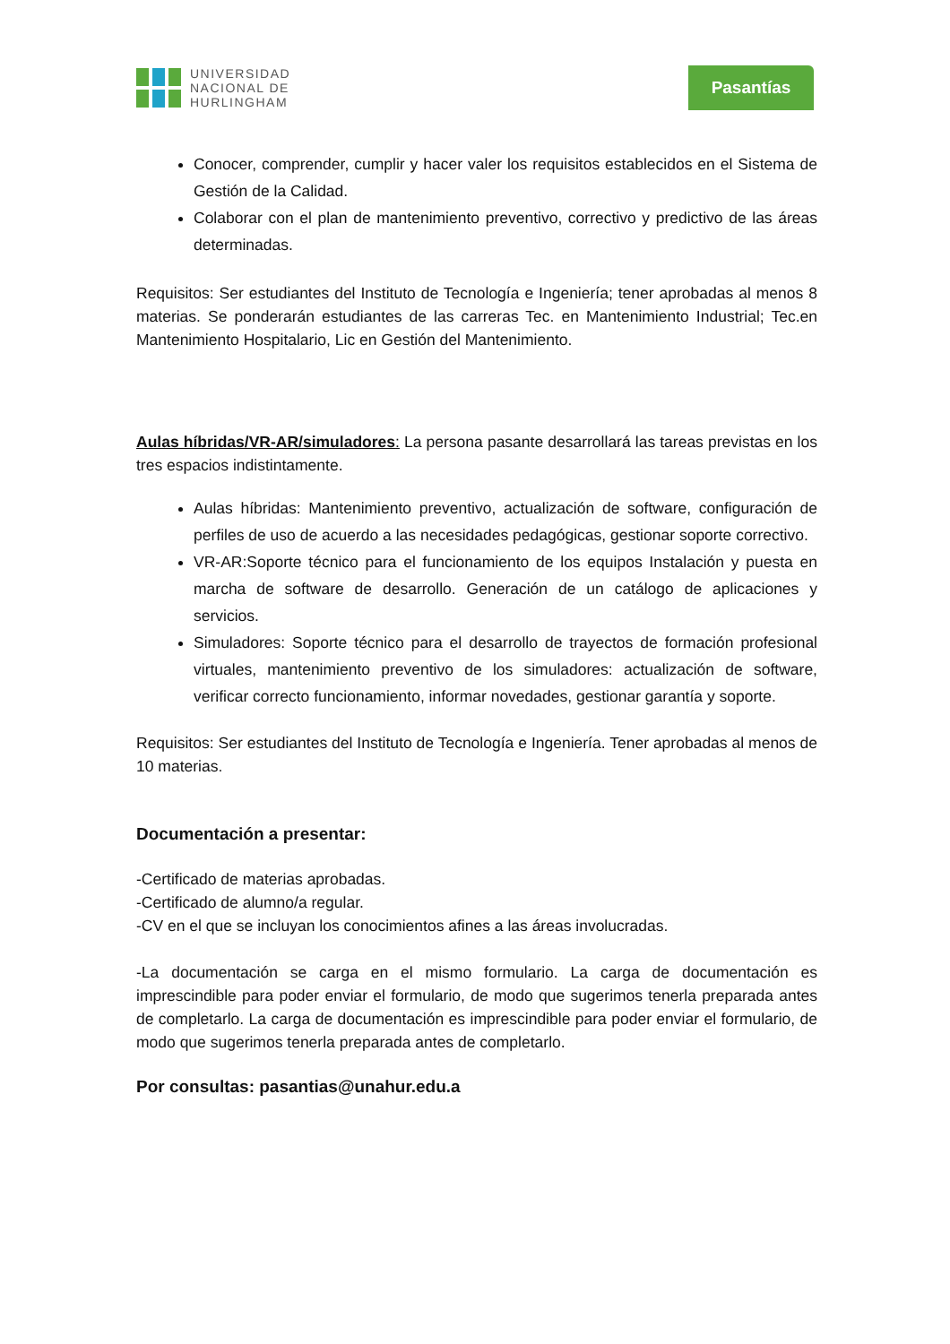UNIVERSIDAD
NACIONAL DE
HURLINGHAM
Pasantías
Conocer, comprender, cumplir y hacer valer los requisitos establecidos en el Sistema de Gestión de la Calidad.
Colaborar con el plan de mantenimiento preventivo, correctivo y predictivo de las áreas determinadas.
Requisitos: Ser estudiantes del Instituto de Tecnología e Ingeniería; tener aprobadas al menos 8 materias. Se ponderarán estudiantes de las carreras Tec. en Mantenimiento Industrial; Tec.en Mantenimiento Hospitalario, Lic en Gestión del Mantenimiento.
Aulas híbridas/VR-AR/simuladores: La persona pasante desarrollará las tareas previstas en los tres espacios indistintamente.
Aulas híbridas: Mantenimiento preventivo, actualización de software, configuración de perfiles de uso de acuerdo a las necesidades pedagógicas, gestionar soporte correctivo.
VR-AR:Soporte técnico para el funcionamiento de los equipos Instalación y puesta en marcha de software de desarrollo. Generación de un catálogo de aplicaciones y servicios.
Simuladores: Soporte técnico para el desarrollo de trayectos de formación profesional virtuales, mantenimiento preventivo de los simuladores: actualización de software, verificar correcto funcionamiento, informar novedades, gestionar garantía y soporte.
Requisitos: Ser estudiantes del Instituto de Tecnología e Ingeniería. Tener aprobadas al menos de 10 materias.
Documentación a presentar:
-Certificado de materias aprobadas.
-Certificado de alumno/a regular.
-CV en el que se incluyan los conocimientos afines a las áreas involucradas.
-La documentación se carga en el mismo formulario. La carga de documentación es imprescindible para poder enviar el formulario, de modo que sugerimos tenerla preparada antes de completarlo. La carga de documentación es imprescindible para poder enviar el formulario, de modo que sugerimos tenerla preparada antes de completarlo.
Por consultas: pasantias@unahur.edu.a